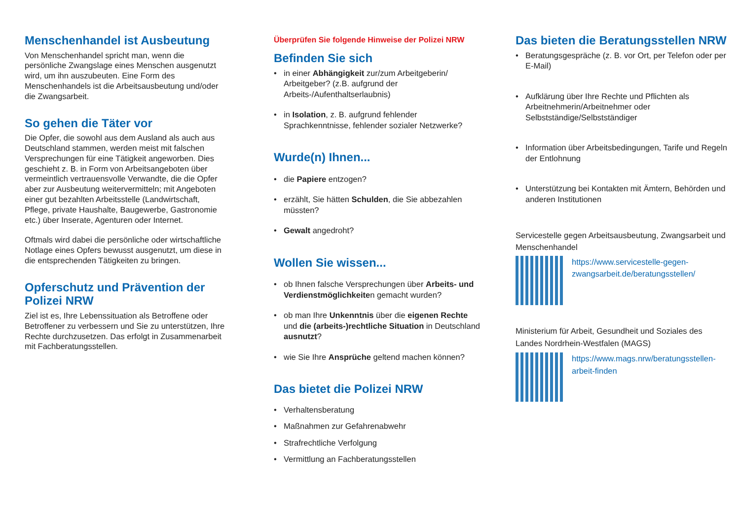Menschenhandel ist Ausbeutung
Von Menschenhandel spricht man, wenn die persönliche Zwangslage eines Menschen ausgenutzt wird, um ihn auszubeuten. Eine Form des Menschenhandels ist die Arbeitsausbeutung und/oder die Zwangsarbeit.
So gehen die Täter vor
Die Opfer, die sowohl aus dem Ausland als auch aus Deutschland stammen, werden meist mit falschen Versprechungen für eine Tätigkeit angeworben. Dies geschieht z. B. in Form von Arbeitsangeboten über vermeintlich vertrauensvolle Verwandte, die die Opfer aber zur Ausbeutung weitervermitteln; mit Angeboten einer gut bezahlten Arbeitsstelle (Landwirtschaft, Pflege, private Haushalte, Baugewerbe, Gastronomie etc.) über Inserate, Agenturen oder Internet.
Oftmals wird dabei die persönliche oder wirtschaftliche Notlage eines Opfers bewusst ausgenutzt, um diese in die entsprechenden Tätigkeiten zu bringen.
Opferschutz und Prävention der Polizei NRW
Ziel ist es, Ihre Lebenssituation als Betroffene oder Betroffener zu verbessern und Sie zu unterstützen, Ihre Rechte durchzusetzen. Das erfolgt in Zusammenarbeit mit Fachberatungsstellen.
Überprüfen Sie folgende Hinweise der Polizei NRW
Befinden Sie sich
• in einer Abhängigkeit zur/zum Arbeitgeberin/ Arbeitgeber? (z.B. aufgrund der Arbeits-/Aufenthaltserlaubnis)
• in Isolation, z. B. aufgrund fehlender Sprachkenntnisse, fehlender sozialer Netzwerke?
Wurde(n) Ihnen...
• die Papiere entzogen?
• erzählt, Sie hätten Schulden, die Sie abbezahlen müssten?
• Gewalt angedroht?
Wollen Sie wissen...
• ob Ihnen falsche Versprechungen über Arbeits- und Verdienstmöglichkeiten gemacht wurden?
• ob man Ihre Unkenntnis über die eigenen Rechte und die (arbeits-)rechtliche Situation in Deutschland ausnutzt?
• wie Sie Ihre Ansprüche geltend machen können?
Das bietet die Polizei NRW
• Verhaltensberatung
• Maßnahmen zur Gefahrenabwehr
• Strafrechtliche Verfolgung
• Vermittlung an Fachberatungsstellen
Das bieten die Beratungsstellen NRW
• Beratungsgespräche (z. B. vor Ort, per Telefon oder per E-Mail)
• Aufklärung über Ihre Rechte und Pflichten als Arbeitnehmerin/Arbeitnehmer oder Selbstständige/Selbstständiger
• Information über Arbeitsbedingungen, Tarife und Regeln der Entlohnung
• Unterstützung bei Kontakten mit Ämtern, Behörden und anderen Institutionen
Servicestelle gegen Arbeitsausbeutung, Zwangsarbeit und Menschenhandel
https://www.servicestelle-gegen-zwangsarbeit.de/beratungsstellen/
Ministerium für Arbeit, Gesundheit und Soziales des Landes Nordrhein-Westfalen (MAGS)
https://www.mags.nrw/beratungsstellen-arbeit-finden